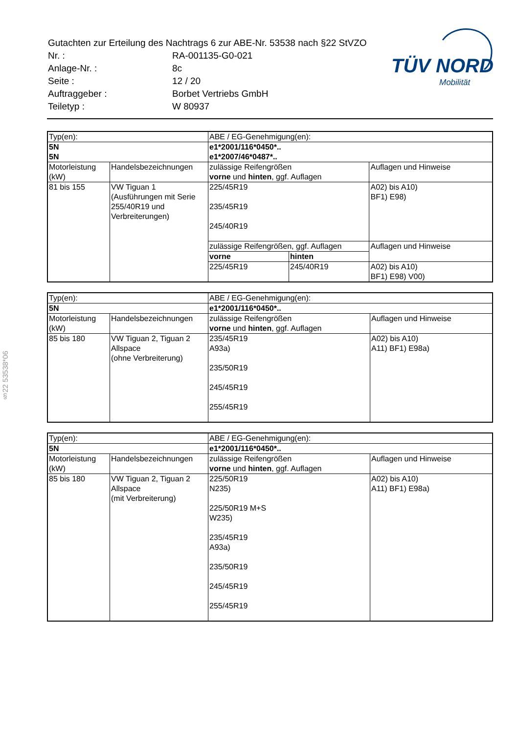| Gutachten zur Erteilung des Nachtrags 6 zur ABE-Nr. 53538 nach §22 StVZO | |
| Nr. : | RA-001135-G0-021 |
| Anlage-Nr. : | 8c |
| Seite : | 12 / 20 |
| Auftraggeber : | Borbet Vertriebs GmbH |
| Teiletyp : | W 80937 |
TÜV NORD
Mobilität
§22 53538*06
| Typ(en): | | ABE / EG-Genehmigung(en): | | |
| 5N 5N | | e1*2001/116*0450*.. e1*2007/46*0487*.. | | |
| Motorleistung (kW) | Handelsbezeichnungen | zulässige Reifengrößen vorne und hinten , ggf. Auflagen | | Auflagen und Hinweise |
| 81 bis 155 | VW Tiguan 1 (Ausführungen mit Serie 255/40R19 und Verbreiterungen) | 225/45R19 235/45R19 245/40R19 | | A02) bis A10) BF1) E98) |
| | | zulässige Reifengrößen, ggf. Auflagen | | Auflagen und Hinweise |
| | | vorne | hinten | |
| | | 225/45R19 | 245/40R19 | A02) bis A10) BF1) E98) V00) |
| Typ(en): | | ABE / EG-Genehmigung(en): | |
| 5N | | e1*2001/116*0450*.. | |
| Motorleistung (kW) | Handelsbezeichnungen | zulässige Reifengrößen vorne und hinten , ggf. Auflagen | Auflagen und Hinweise |
| 85 bis 180 | VW Tiguan 2, Tiguan 2 Allspace (ohne Verbreiterung) | 235/45R19 A93a) 235/50R19 245/45R19 255/45R19 | A02) bis A10) A11) BF1) E98a) |
| Typ(en): | | ABE / EG-Genehmigung(en): | |
| 5N | | e1*2001/116*0450*.. | |
| Motorleistung (kW) | Handelsbezeichnungen | zulässige Reifengrößen vorne und hinten , ggf. Auflagen | Auflagen und Hinweise |
| 85 bis 180 | VW Tiguan 2, Tiguan 2 Allspace (mit Verbreiterung) | 225/50R19 N235) 225/50R19 M+S W235) 235/45R19 A93a) 235/50R19 245/45R19 255/45R19 | A02) bis A10) A11) BF1) E98a) |